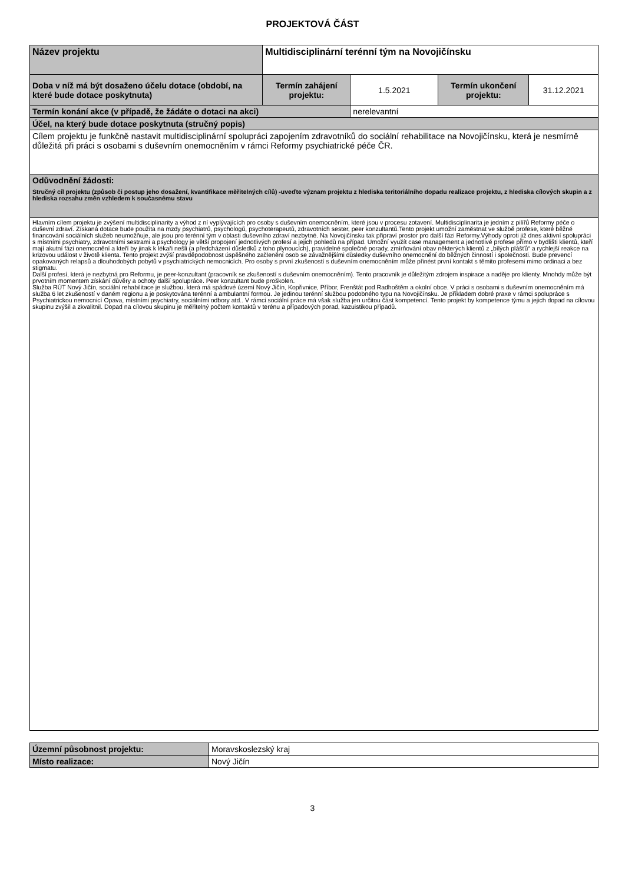PROJEKTOVÁ ČÁST
| Název projektu | Multidisciplinární terénní tým na Novojičínsku | | | |
| Doba v níž má být dosaženo účelu dotace (období, na které bude dotace poskytnuta) | Termín zahájení projektu: | 1.5.2021 | Termín ukončení projektu: | 31.12.2021 |
| Termín konání akce (v případě, že žádáte o dotaci na akci) | | nerelevantní | | |
| Účel, na který bude dotace poskytnuta (stručný popis) | | | | |
| Cílem projektu je funkčně nastavit multidisciplinární spolupráci zapojením zdravotníků do sociální rehabilitace na Novojičínsku, která je nesmírně důležitá při práci s osobami s duševním onemocněním v rámci Reformy psychiatrické péče ČR. | | | | |
| Odůvodnění žádosti: Stručný cíl projektu (způsob či postup jeho dosažení, kvantifikace měřitelných cílů) -uveďte význam projektu z hlediska teritoriálního dopadu realizace projektu, z hlediska cílových skupin a z hlediska rozsahu změn vzhledem k současnému stavu | | | | |
| Hlavním cílem projektu je zvýšení multidisciplinarity a výhod z ní vyplývajících pro osoby s duševním onemocněním, které jsou v procesu zotavení. Multidisciplinarita je jedním z pilířů Reformy péče o duševní zdraví. Získaná dotace bude použita na mzdy psychiatrů, psychologů, psychoterapeutů, zdravotních sester, peer konzultantů.Tento projekt umožní zaměstnat ve službě profese, které běžné financování sociálních služeb neumožňuje, ale jsou pro terénní tým v oblasti duševního zdraví nezbytné. Na Novojičínsku tak připraví prostor pro další fázi Reformy.Výhody oproti již dnes aktivní spolupráci s místními psychiatry, zdravotními sestrami a psychology je větší propojení jednotlivých profesí a jejich pohledů na případ. Umožní využít case management a jednotlivé profese přímo v bydlišti klientů, kteří mají akutní fázi onemocnění a kteří by jinak k lékaři nešli (a předcházení důsledků z toho plynoucích), pravidelné společné porady, zmírňování obav některých klientů z „bílých plášťů“ a rychlejší reakce na krizovou událost v životě klienta. Tento projekt zvýší pravděpodobnost úspěšného začlenění osob se závažnějšími důsledky duševního onemocnění do běžných činností i společnosti. Bude prevencí opakovaných relapsů a dlouhodobých pobytů v psychiatrických nemocnicích. Pro osoby s první zkušeností s duševním onemocněním může přinést první kontakt s těmito profesemi mimo ordinaci a bez stigmatu. Další profesí, která je nezbytná pro Reformu, je peer-konzultant (pracovník se zkušeností s duševním onemocněním). Tento pracovník je důležitým zdrojem inspirace a naděje pro klienty. Mnohdy může být prvotním momentem získání důvěry a ochoty další spolupráce. Peer konzultant bude proškolen. Služba RÚT Nový Jičín, sociální rehabilitace je službou, která má spádové území Nový Jičín, Kopřivnice, Příbor, Frenštát pod Radhoštěm a okolní obce. V práci s osobami s duševním onemocněním má služba 6 let zkušeností v daném regionu a je poskytována terénní a ambulantní formou. Je jedinou terénní službou podobného typu na Novojičínsku. Je příkladem dobré praxe v rámci spolupráce s Psychiatrickou nemocnicí Opava, místními psychiatry, sociálními odbory atd.. V rámci sociální práce má však služba jen určitou část kompetencí. Tento projekt by kompetence týmu a jejich dopad na cílovou skupinu zvýšil a zkvalitnil. Dopad na cílovou skupinu je měřitelný počtem kontaktů v terénu a případových porad, kazuistikou případů. | | | | |
| Územní působnost projektu: | Moravskoslezský kraj |
| Místo realizace: | Nový Jičín |
3